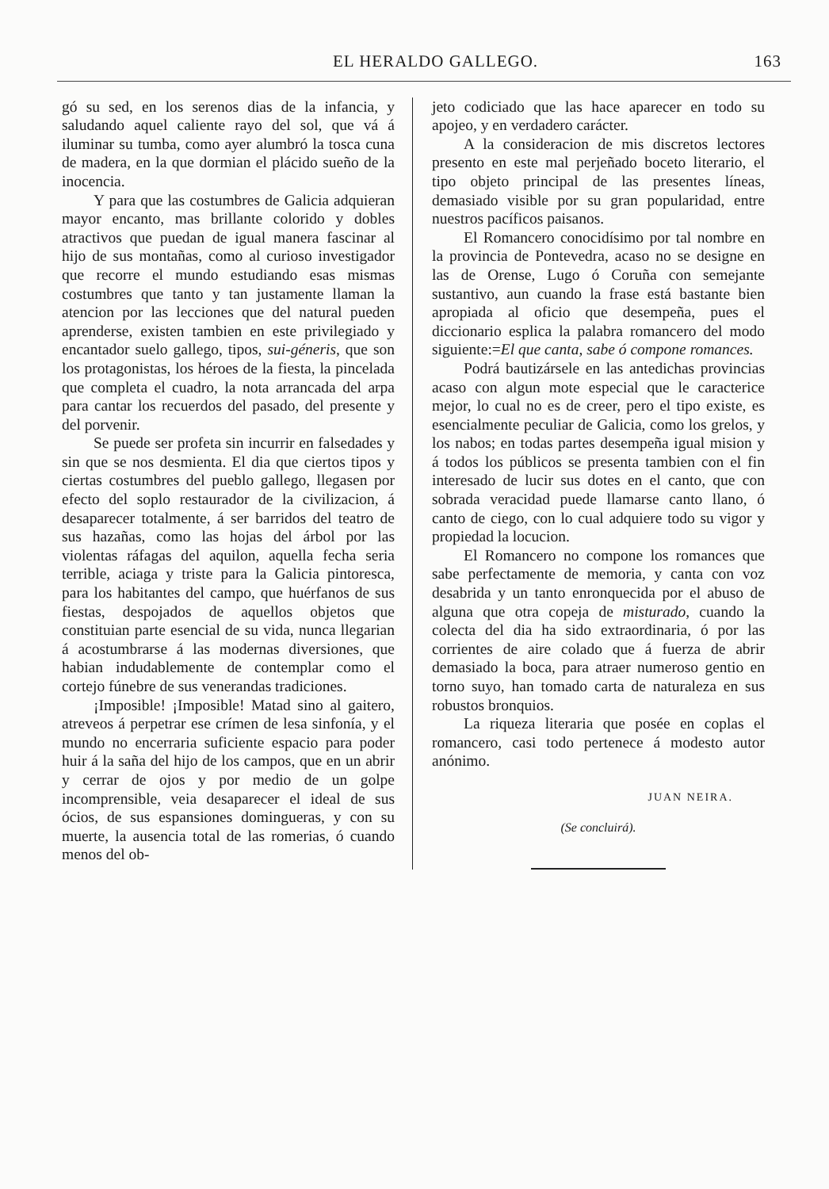EL HERALDO GALLEGO. 163
gó su sed, en los serenos dias de la infancia, y saludando aquel caliente rayo del sol, que vá á iluminar su tumba, como ayer alumbró la tosca cuna de madera, en la que dormian el plácido sueño de la inocencia.
Y para que las costumbres de Galicia adquieran mayor encanto, mas brillante colorido y dobles atractivos que puedan de igual manera fascinar al hijo de sus montañas, como al curioso investigador que recorre el mundo estudiando esas mismas costumbres que tanto y tan justamente llaman la atencion por las lecciones que del natural pueden aprenderse, existen tambien en este privilegiado y encantador suelo gallego, tipos, sui-géneris, que son los protagonistas, los héroes de la fiesta, la pincelada que completa el cuadro, la nota arrancada del arpa para cantar los recuerdos del pasado, del presente y del porvenir.
Se puede ser profeta sin incurrir en falsedades y sin que se nos desmienta. El dia que ciertos tipos y ciertas costumbres del pueblo gallego, llegasen por efecto del soplo restaurador de la civilizacion, á desaparecer totalmente, á ser barridos del teatro de sus hazañas, como las hojas del árbol por las violentas ráfagas del aquilon, aquella fecha seria terrible, aciaga y triste para la Galicia pintoresca, para los habitantes del campo, que huérfanos de sus fiestas, despojados de aquellos objetos que constituian parte esencial de su vida, nunca llegarian á acostumbrarse á las modernas diversiones, que habian indudablemente de contemplar como el cortejo fúnebre de sus venerandas tradiciones.
¡Imposible! ¡Imposible! Matad sino al gaitero, atreveos á perpetrar ese crímen de lesa sinfonía, y el mundo no encerraria suficiente espacio para poder huir á la saña del hijo de los campos, que en un abrir y cerrar de ojos y por medio de un golpe incomprensible, veia desaparecer el ideal de sus ócios, de sus espansiones domingueras, y con su muerte, la ausencia total de las romerias, ó cuando menos del ob-
jeto codiciado que las hace aparecer en todo su apojeo, y en verdadero carácter.
A la consideracion de mis discretos lectores presento en este mal perjeñado boceto literario, el tipo objeto principal de las presentes líneas, demasiado visible por su gran popularidad, entre nuestros pacíficos paisanos.
El Romancero conocidísimo por tal nombre en la provincia de Pontevedra, acaso no se designe en las de Orense, Lugo ó Coruña con semejante sustantivo, aun cuando la frase está bastante bien apropiada al oficio que desempeña, pues el diccionario esplica la palabra romancero del modo siguiente:=El que canta, sabe ó compone romances.
Podrá bautizársele en las antedichas provincias acaso con algun mote especial que le caracterice mejor, lo cual no es de creer, pero el tipo existe, es esencialmente peculiar de Galicia, como los grelos, y los nabos; en todas partes desempeña igual mision y á todos los públicos se presenta tambien con el fin interesado de lucir sus dotes en el canto, que con sobrada veracidad puede llamarse canto llano, ó canto de ciego, con lo cual adquiere todo su vigor y propiedad la locucion.
El Romancero no compone los romances que sabe perfectamente de memoria, y canta con voz desabrida y un tanto enronquecida por el abuso de alguna que otra copeja de misturado, cuando la colecta del dia ha sido extraordinaria, ó por las corrientes de aire colado que á fuerza de abrir demasiado la boca, para atraer numeroso gentio en torno suyo, han tomado carta de naturaleza en sus robustos bronquios.
La riqueza literaria que posée en coplas el romancero, casi todo pertenece á modesto autor anónimo.
JUAN NEIRA.
(Se concluirá).